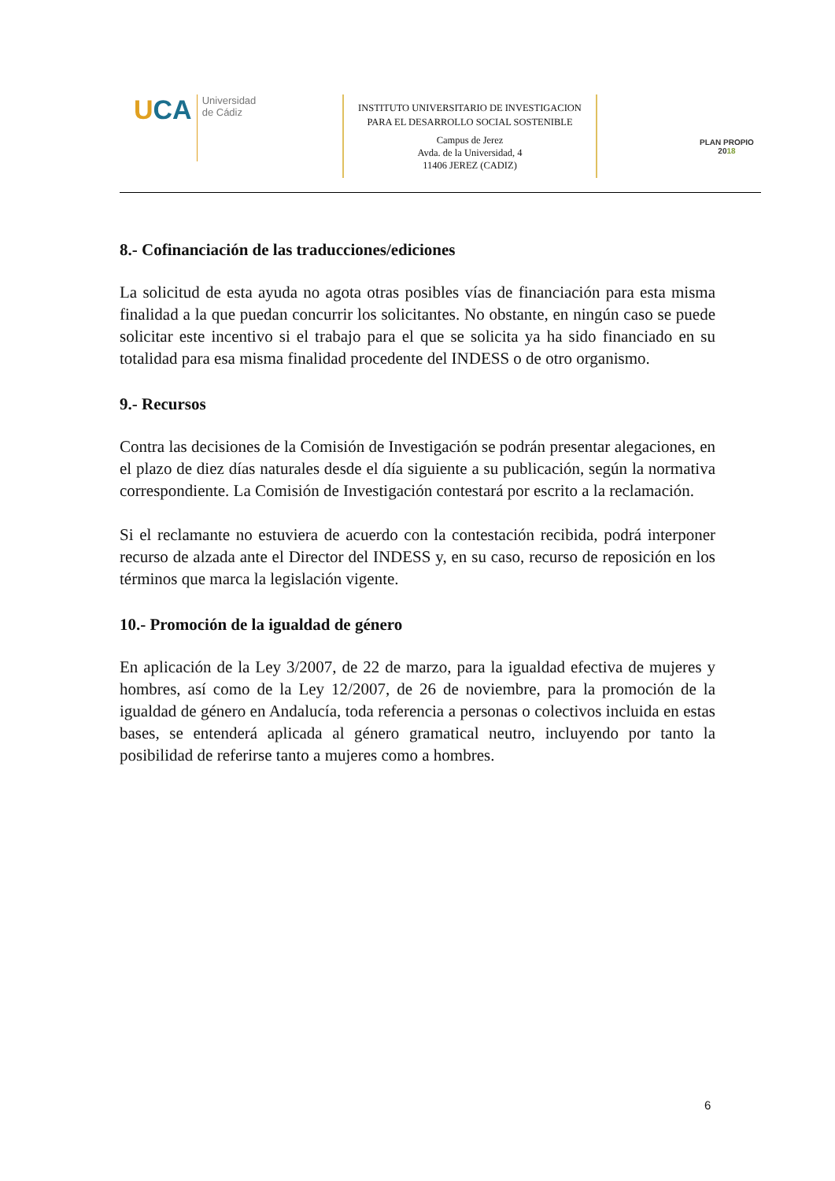UCA
Universidad
de Cádiz
INSTITUTO UNIVERSITARIO DE INVESTIGACION PARA EL DESARROLLO SOCIAL SOSTENIBLE
Campus de Jerez
Avda. de la Universidad, 4
11406 JEREZ (CADIZ)
PLAN PROPIO
2018
8.- Cofinanciación de las traducciones/ediciones
La solicitud de esta ayuda no agota otras posibles vías de financiación para esta misma finalidad a la que puedan concurrir los solicitantes. No obstante, en ningún caso se puede solicitar este incentivo si el trabajo para el que se solicita ya ha sido financiado en su totalidad para esa misma finalidad procedente del INDESS o de otro organismo.
9.- Recursos
Contra las decisiones de la Comisión de Investigación se podrán presentar alegaciones, en el plazo de diez días naturales desde el día siguiente a su publicación, según la normativa correspondiente. La Comisión de Investigación contestará por escrito a la reclamación.
Si el reclamante no estuviera de acuerdo con la contestación recibida, podrá interponer recurso de alzada ante el Director del INDESS y, en su caso, recurso de reposición en los términos que marca la legislación vigente.
10.- Promoción de la igualdad de género
En aplicación de la Ley 3/2007, de 22 de marzo, para la igualdad efectiva de mujeres y hombres, así como de la Ley 12/2007, de 26 de noviembre, para la promoción de la igualdad de género en Andalucía, toda referencia a personas o colectivos incluida en estas bases, se entenderá aplicada al género gramatical neutro, incluyendo por tanto la posibilidad de referirse tanto a mujeres como a hombres.
6